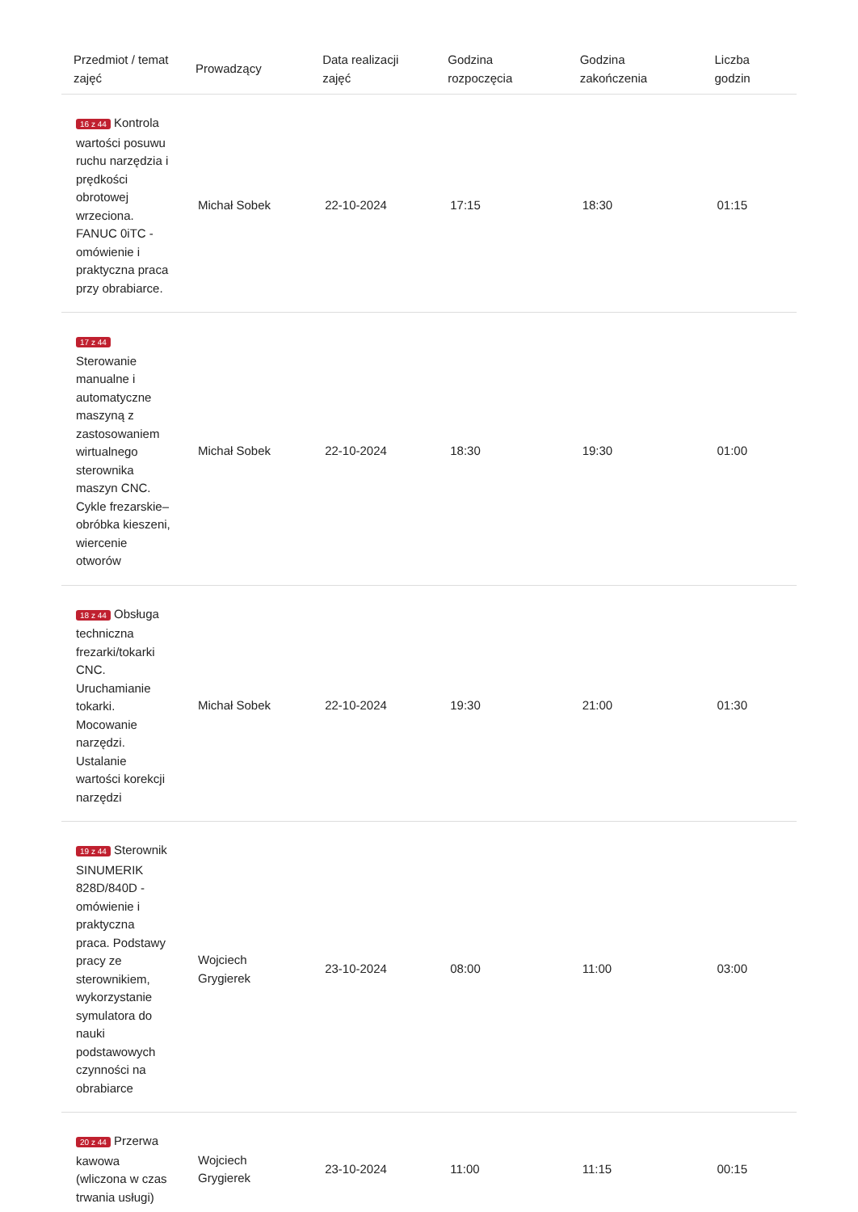| Przedmiot / temat zajęć | Prowadzący | Data realizacji zajęć | Godzina rozpoczęcia | Godzina zakończenia | Liczba godzin |
| --- | --- | --- | --- | --- | --- |
| 16 z 44 Kontrola wartości posuwu ruchu narzędzia i prędkości obrotowej wrzeciona. FANUC 0iTC - omówienie i praktyczna praca przy obrabiarce. | Michał Sobek | 22-10-2024 | 17:15 | 18:30 | 01:15 |
| 17 z 44 Sterowanie manualne i automatyczne maszyną z zastosowaniem wirtualnego sterownika maszyn CNC. Cykle frezarskie– obróbka kieszeni, wiercenie otworów | Michał Sobek | 22-10-2024 | 18:30 | 19:30 | 01:00 |
| 18 z 44 Obsługa techniczna frezarki/tokarki CNC. Uruchamianie tokarki. Mocowanie narzędzi. Ustalanie wartości korekcji narzędzi | Michał Sobek | 22-10-2024 | 19:30 | 21:00 | 01:30 |
| 19 z 44 Sterownik SINUMERIK 828D/840D - omówienie i praktyczna praca. Podstawy pracy ze sterownikiem, wykorzystanie symulatora do nauki podstawowych czynności na obrabiarce | Wojciech Grygierek | 23-10-2024 | 08:00 | 11:00 | 03:00 |
| 20 z 44 Przerwa kawowa (wliczona w czas trwania usługi) | Wojciech Grygierek | 23-10-2024 | 11:00 | 11:15 | 00:15 |